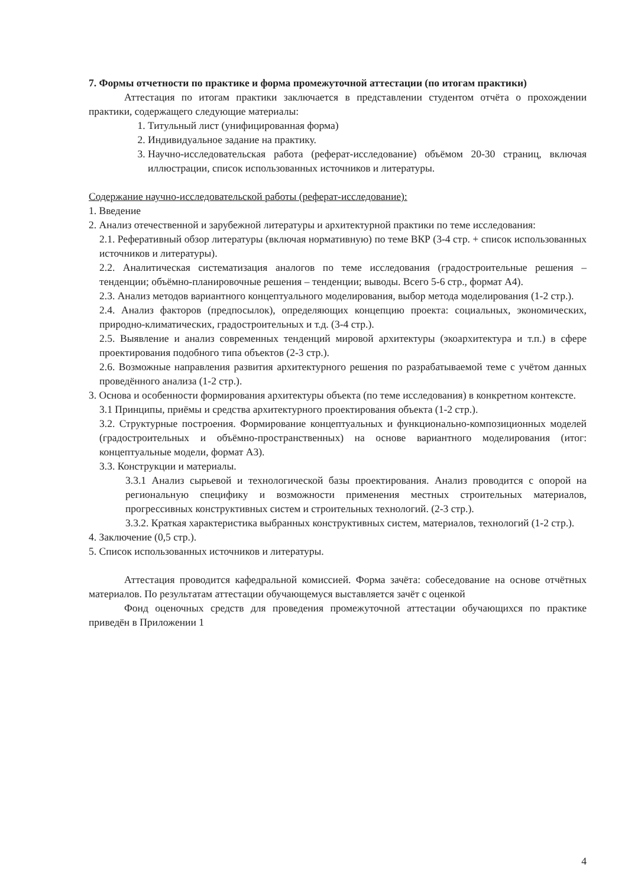7. Формы отчетности по практике и форма промежуточной аттестации (по итогам практики)
Аттестация по итогам практики заключается в представлении студентом отчёта о прохождении практики, содержащего следующие материалы:
1. Титульный лист (унифицированная форма)
2. Индивидуальное задание на практику.
3. Научно-исследовательская работа (реферат-исследование) объёмом 20-30 страниц, включая иллюстрации, список использованных источников и литературы.
Содержание научно-исследовательской работы (реферат-исследование):
1. Введение
2. Анализ отечественной и зарубежной литературы и архитектурной практики по теме исследования:
2.1. Реферативный обзор литературы (включая нормативную) по теме ВКР (3-4 стр. + список использованных источников и литературы).
2.2. Аналитическая систематизация аналогов по теме исследования (градостроительные решения – тенденции; объёмно-планировочные решения – тенденции; выводы. Всего 5-6 стр., формат А4).
2.3. Анализ методов вариантного концептуального моделирования, выбор метода моделирования (1-2 стр.).
2.4. Анализ факторов (предпосылок), определяющих концепцию проекта: социальных, экономических, природно-климатических, градостроительных и т.д. (3-4 стр.).
2.5. Выявление и анализ современных тенденций мировой архитектуры (экоархитектура и т.п.) в сфере проектирования подобного типа объектов (2-3 стр.).
2.6. Возможные направления развития архитектурного решения по разрабатываемой теме с учётом данных проведённого анализа (1-2 стр.).
3. Основа и особенности формирования архитектуры объекта (по теме исследования) в конкретном контексте.
3.1 Принципы, приёмы и средства архитектурного проектирования объекта (1-2 стр.).
3.2. Структурные построения. Формирование концептуальных и функционально-композиционных моделей (градостроительных и объёмно-пространственных) на основе вариантного моделирования (итог: концептуальные модели, формат А3).
3.3. Конструкции и материалы.
3.3.1 Анализ сырьевой и технологической базы проектирования. Анализ проводится с опорой на региональную специфику и возможности применения местных строительных материалов, прогрессивных конструктивных систем и строительных технологий. (2-3 стр.).
3.3.2. Краткая характеристика выбранных конструктивных систем, материалов, технологий (1-2 стр.).
4. Заключение (0,5 стр.).
5. Список использованных источников и литературы.
Аттестация проводится кафедральной комиссией. Форма зачёта: собеседование на основе отчётных материалов. По результатам аттестации обучающемуся выставляется зачёт с оценкой
Фонд оценочных средств для проведения промежуточной аттестации обучающихся по практике приведён в Приложении 1
4